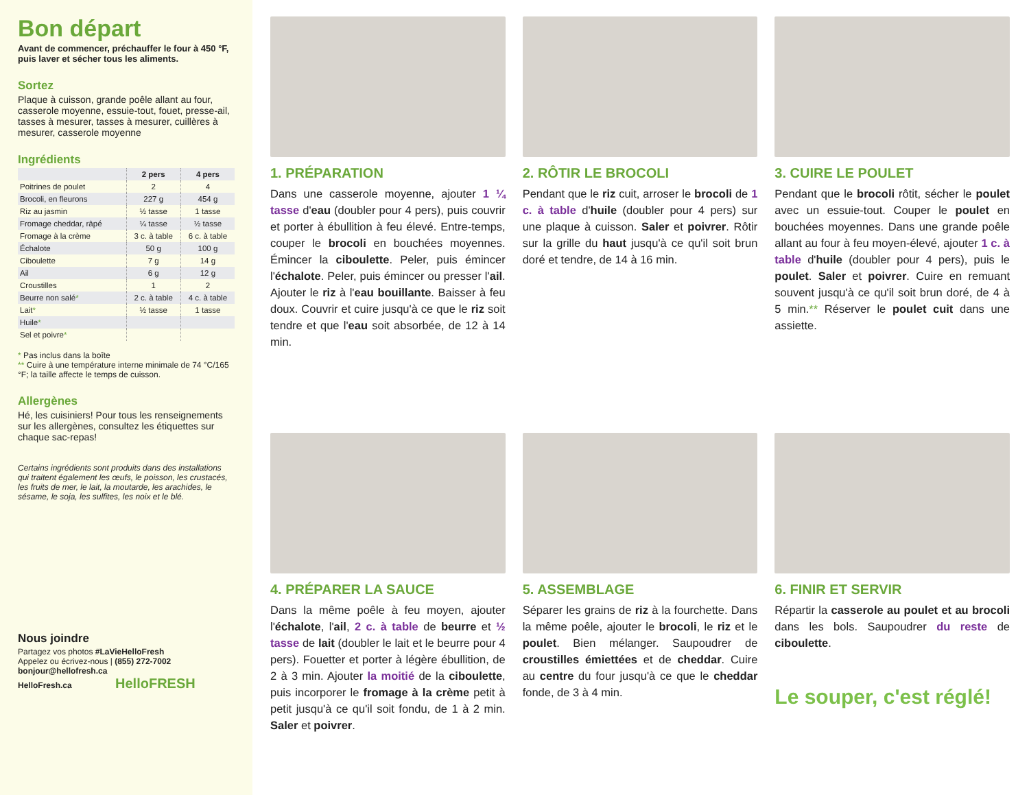Bon départ
Avant de commencer, préchauffer le four à 450 °F, puis laver et sécher tous les aliments.
Sortez
Plaque à cuisson, grande poêle allant au four, casserole moyenne, essuie-tout, fouet, presse-ail, tasses à mesurer, tasses à mesurer, cuillères à mesurer, casserole moyenne
Ingrédients
| | 2 pers | 4 pers |
| --- | --- | --- |
| Poitrines de poulet | 2 | 4 |
| Brocoli, en fleurons | 227 g | 454 g |
| Riz au jasmin | ½ tasse | 1 tasse |
| Fromage cheddar, râpé | ¼ tasse | ½ tasse |
| Fromage à la crème | 3 c. à table | 6 c. à table |
| Échalote | 50 g | 100 g |
| Ciboulette | 7 g | 14 g |
| Ail | 6 g | 12 g |
| Croustilles | 1 | 2 |
| Beurre non salé * | 2 c. à table | 4 c. à table |
| Lait * | ½ tasse | 1 tasse |
| Huile * | | |
| Sel et poivre * | | |
* Pas inclus dans la boîte
** Cuire à une température interne minimale de 74 °C/165 °F; la taille affecte le temps de cuisson.
Allergènes
Hé, les cuisiniers! Pour tous les renseignements sur les allergènes, consultez les étiquettes sur chaque sac-repas!
Certains ingrédients sont produits dans des installations qui traitent également les œufs, le poisson, les crustacés, les fruits de mer, le lait, la moutarde, les arachides, le sésame, le soja, les sulfites, les noix et le blé.
Nous joindre
Partagez vos photos #LaVieHelloFresh
Appelez ou écrivez-nous | (855) 272-7002
bonjour@hellofresh.ca
HelloFresh.ca HelloFRESH
1. PRÉPARATION
Dans une casserole moyenne, ajouter 1 ¼ tasse d'eau (doubler pour 4 pers), puis couvrir et porter à ébullition à feu élevé. Entre-temps, couper le brocoli en bouchées moyennes. Émincer la ciboulette. Peler, puis émincer l'échalote. Peler, puis émincer ou presser l'ail. Ajouter le riz à l'eau bouillante. Baisser à feu doux. Couvrir et cuire jusqu'à ce que le riz soit tendre et que l'eau soit absorbée, de 12 à 14 min.
2. RÔTIR LE BROCOLI
Pendant que le riz cuit, arroser le brocoli de 1 c. à table d'huile (doubler pour 4 pers) sur une plaque à cuisson. Saler et poivrer. Rôtir sur la grille du haut jusqu'à ce qu'il soit brun doré et tendre, de 14 à 16 min.
3. CUIRE LE POULET
Pendant que le brocoli rôtit, sécher le poulet avec un essuie-tout. Couper le poulet en bouchées moyennes. Dans une grande poêle allant au four à feu moyen-élevé, ajouter 1 c. à table d'huile (doubler pour 4 pers), puis le poulet. Saler et poivrer. Cuire en remuant souvent jusqu'à ce qu'il soit brun doré, de 4 à 5 min.** Réserver le poulet cuit dans une assiette.
4. PRÉPARER LA SAUCE
Dans la même poêle à feu moyen, ajouter l'échalote, l'ail, 2 c. à table de beurre et ½ tasse de lait (doubler le lait et le beurre pour 4 pers). Fouetter et porter à légère ébullition, de 2 à 3 min. Ajouter la moitié de la ciboulette, puis incorporer le fromage à la crème petit à petit jusqu'à ce qu'il soit fondu, de 1 à 2 min. Saler et poivrer.
5. ASSEMBLAGE
Séparer les grains de riz à la fourchette. Dans la même poêle, ajouter le brocoli, le riz et le poulet. Bien mélanger. Saupoudrer de croustilles émiettées et de cheddar. Cuire au centre du four jusqu'à ce que le cheddar fonde, de 3 à 4 min.
6. FINIR ET SERVIR
Répartir la casserole au poulet et au brocoli dans les bols. Saupoudrer du reste de ciboulette.
Le souper, c'est réglé!